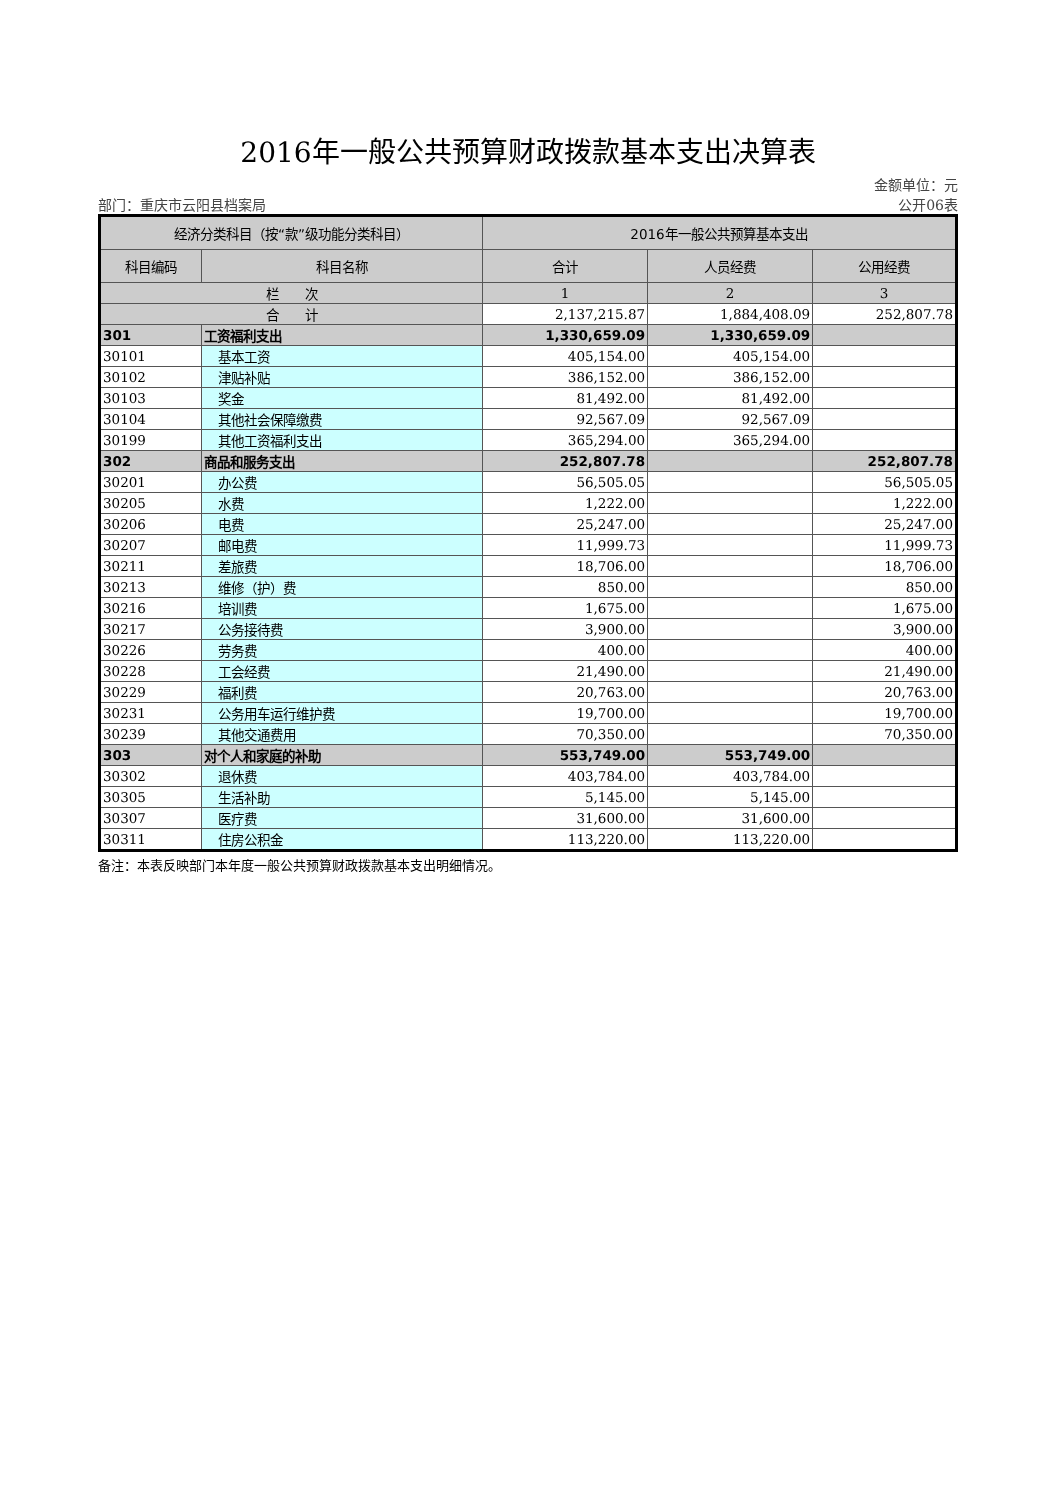2016年一般公共预算财政拨款基本支出决算表
金额单位：元
部门：重庆市云阳县档案局 公开06表
| 经济分类科目（按“款”级功能分类科目） | | 2016年一般公共预算基本支出 | | |
| --- | --- | --- | --- | --- |
| 科目编码 | 科目名称 | 合计 | 人员经费 | 公用经费 |
| 栏 次 | | 1 | 2 | 3 |
| 合 计 | | 2,137,215.87 | 1,884,408.09 | 252,807.78 |
| 301 | 工资福利支出 | 1,330,659.09 | 1,330,659.09 | |
| 30101 | 基本工资 | 405,154.00 | 405,154.00 | |
| 30102 | 津贴补贴 | 386,152.00 | 386,152.00 | |
| 30103 | 奖金 | 81,492.00 | 81,492.00 | |
| 30104 | 其他社会保障缴费 | 92,567.09 | 92,567.09 | |
| 30199 | 其他工资福利支出 | 365,294.00 | 365,294.00 | |
| 302 | 商品和服务支出 | 252,807.78 | | 252,807.78 |
| 30201 | 办公费 | 56,505.05 | | 56,505.05 |
| 30205 | 水费 | 1,222.00 | | 1,222.00 |
| 30206 | 电费 | 25,247.00 | | 25,247.00 |
| 30207 | 邮电费 | 11,999.73 | | 11,999.73 |
| 30211 | 差旅费 | 18,706.00 | | 18,706.00 |
| 30213 | 维修（护）费 | 850.00 | | 850.00 |
| 30216 | 培训费 | 1,675.00 | | 1,675.00 |
| 30217 | 公务接待费 | 3,900.00 | | 3,900.00 |
| 30226 | 劳务费 | 400.00 | | 400.00 |
| 30228 | 工会经费 | 21,490.00 | | 21,490.00 |
| 30229 | 福利费 | 20,763.00 | | 20,763.00 |
| 30231 | 公务用车运行维护费 | 19,700.00 | | 19,700.00 |
| 30239 | 其他交通费用 | 70,350.00 | | 70,350.00 |
| 303 | 对个人和家庭的补助 | 553,749.00 | 553,749.00 | |
| 30302 | 退休费 | 403,784.00 | 403,784.00 | |
| 30305 | 生活补助 | 5,145.00 | 5,145.00 | |
| 30307 | 医疗费 | 31,600.00 | 31,600.00 | |
| 30311 | 住房公积金 | 113,220.00 | 113,220.00 | |
备注：本表反映部门本年度一般公共预算财政拨款基本支出明细情况。